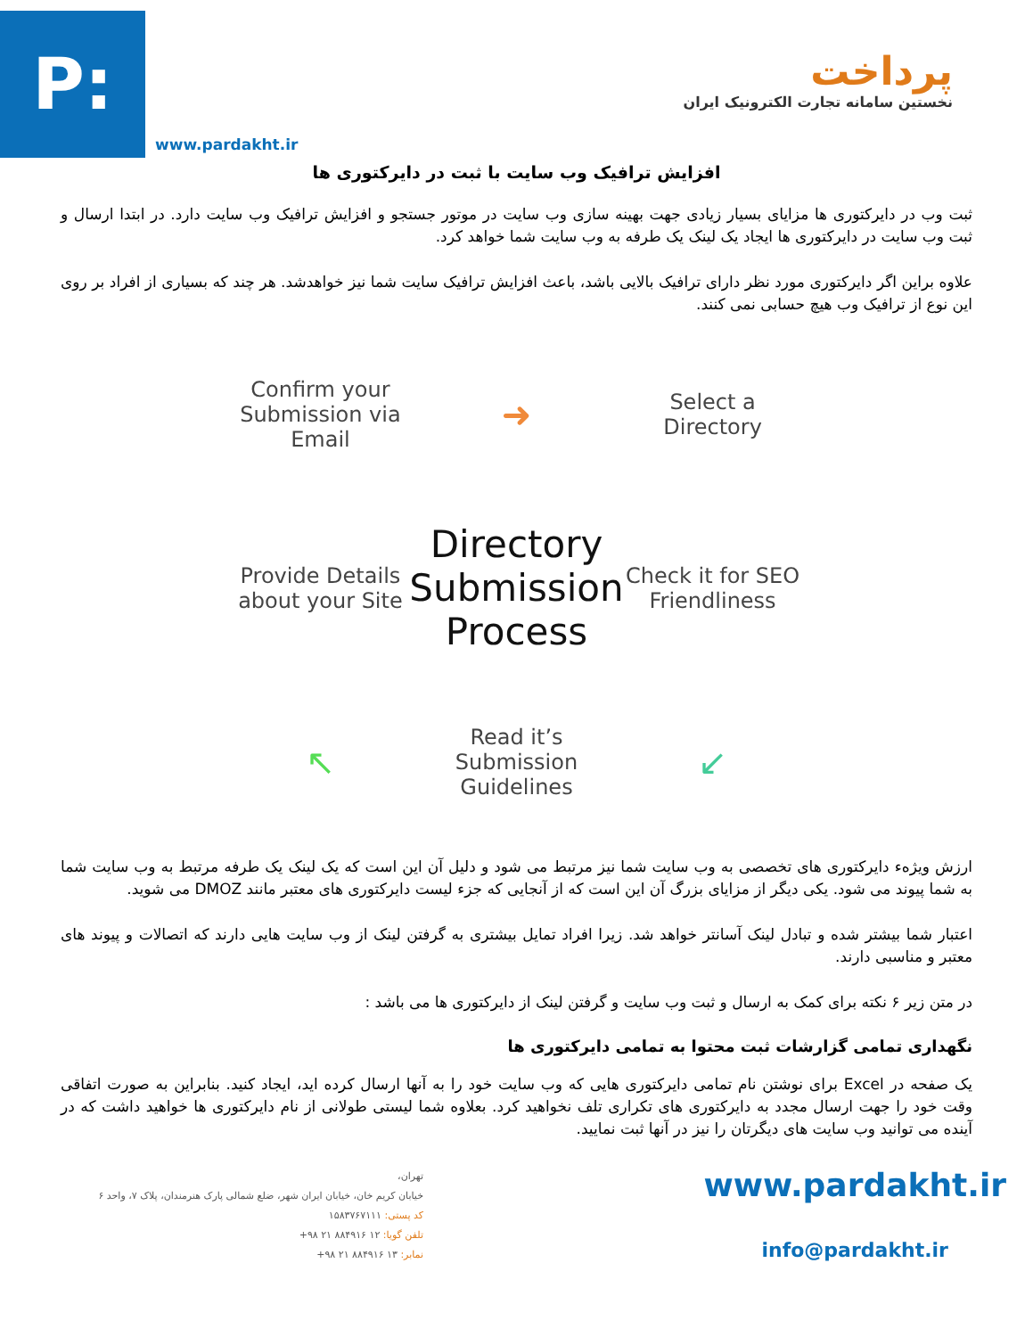P:
www.pardakht.ir
پرداخت
نخستین سامانه تجارت الکترونیک ایران
افزایش ترافیک وب سایت با ثبت در دایرکتوری ها
ثبت وب در دایرکتوری ها مزایای بسیار زیادی جهت بهینه سازی وب سایت در موتور جستجو و افزایش ترافیک وب سایت دارد. در ابتدا ارسال و ثبت وب سایت در دایرکتوری ها ایجاد یک لینک یک طرفه به وب سایت شما خواهد کرد.
علاوه براین اگر دایرکتوری مورد نظر دارای ترافیک بالایی باشد، باعث افزایش ترافیک سایت شما نیز خواهدشد. هر چند که بسیاری از افراد بر روی این نوع از ترافیک وب هیچ حسابی نمی کنند.
Confirm your Submission via Email
➜
Select a Directory
Provide Details about your Site
Directory Submission Process
Check it for SEO Friendliness
↖
Read it’s Submission Guidelines
↙
ارزش ویژهء دایرکتوری های تخصصی به وب سایت شما نیز مرتبط می شود و دلیل آن این است که یک لینک یک طرفه مرتبط به وب سایت شما به شما پیوند می شود. یکی دیگر از مزایای بزرگ آن این است که از آنجایی که جزء لیست دایرکتوری های معتبر مانند DMOZ می شوید.
اعتبار شما بیشتر شده و تبادل لینک آسانتر خواهد شد. زیرا افراد تمایل بیشتری به گرفتن لینک از وب سایت هایی دارند که اتصالات و پیوند های معتبر و مناسبی دارند.
در متن زیر ۶ نکته برای کمک به ارسال و ثبت وب سایت و گرفتن لینک از دایرکتوری ها می باشد :
نگهداری تمامی گزارشات ثبت محتوا به تمامی دایرکتوری ها
یک صفحه در Excel برای نوشتن نام تمامی دایرکتوری هایی که وب سایت خود را به آنها ارسال کرده اید، ایجاد کنید. بنابراین به صورت اتفاقی وقت خود را جهت ارسال مجدد به دایرکتوری های تکراری تلف نخواهید کرد. بعلاوه شما لیستی طولانی از نام دایرکتوری ها خواهید داشت که در آینده می توانید وب سایت های دیگرتان را نیز در آنها ثبت نمایید.
تهران،
خیابان کریم خان، خیابان ایران شهر، ضلع شمالی پارک هنرمندان، پلاک ۷، واحد ۶
کد پستی: ۱۵۸۳۷۶۷۱۱۱
تلفن گویا: ۱۲ ۸۸۴۹۱۶ ۲۱ ۹۸+
نمابر: ۱۳ ۸۸۴۹۱۶ ۲۱ ۹۸+
www.pardakht.ir
info@pardakht.ir